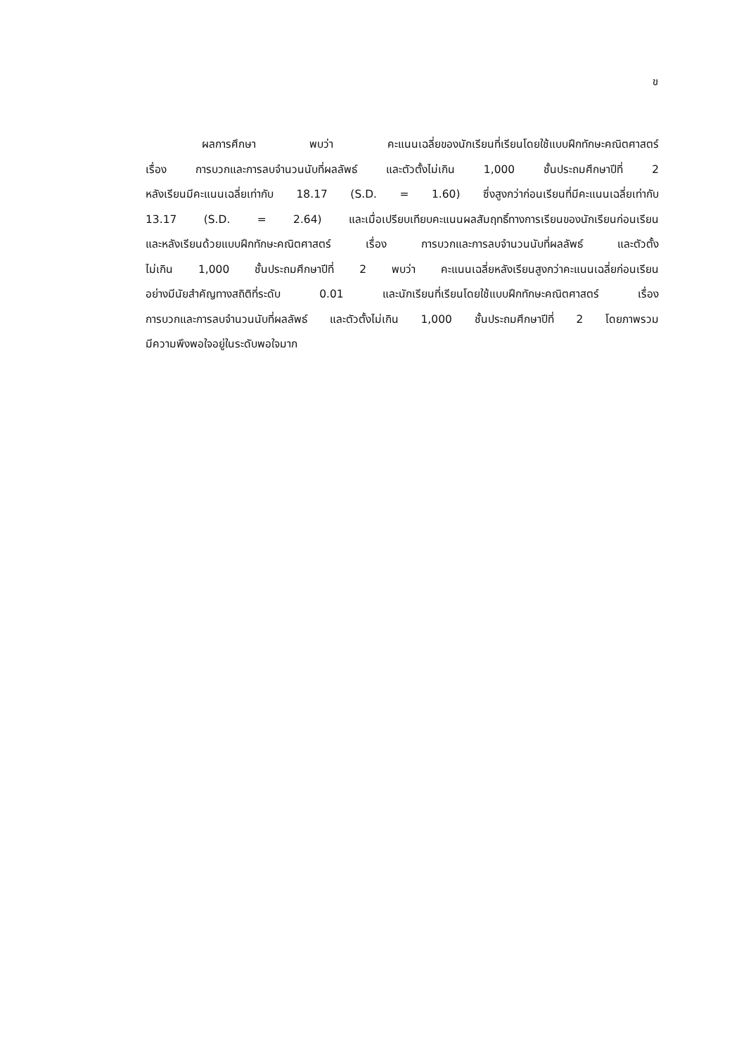ข
ผลการศึกษา พบว่า คะแนนเฉลี่ยของนักเรียนที่เรียนโดยใช้แบบฝึกทักษะคณิตศาสตร์
เรื่อง การบวกและการลบจำนวนนับที่ผลลัพธ์ และตัวตั้งไม่เกิน 1,000 ชั้นประถมศึกษาปีที่ 2
หลังเรียนมีคะแนนเฉลี่ยเท่ากับ 18.17 (S.D. = 1.60) ซึ่งสูงกว่าก่อนเรียนที่มีคะแนนเฉลี่ยเท่ากับ
13.17 (S.D. = 2.64) และเมื่อเปรียบเทียบคะแนนผลสัมฤทธิ์ทางการเรียนของนักเรียนก่อนเรียน
และหลังเรียนด้วยแบบฝึกทักษะคณิตศาสตร์ เรื่อง การบวกและการลบจำนวนนับที่ผลลัพธ์ และตัวตั้ง
ไม่เกิน 1,000 ชั้นประถมศึกษาปีที่ 2 พบว่า คะแนนเฉลี่ยหลังเรียนสูงกว่าคะแนนเฉลี่ยก่อนเรียน
อย่างมีนัยสำคัญทางสถิติที่ระดับ 0.01 และนักเรียนที่เรียนโดยใช้แบบฝึกทักษะคณิตศาสตร์ เรื่อง
การบวกและการลบจำนวนนับที่ผลลัพธ์ และตัวตั้งไม่เกิน 1,000 ชั้นประถมศึกษาปีที่ 2 โดยภาพรวม
มีความพึงพอใจอยู่ในระดับพอใจมาก